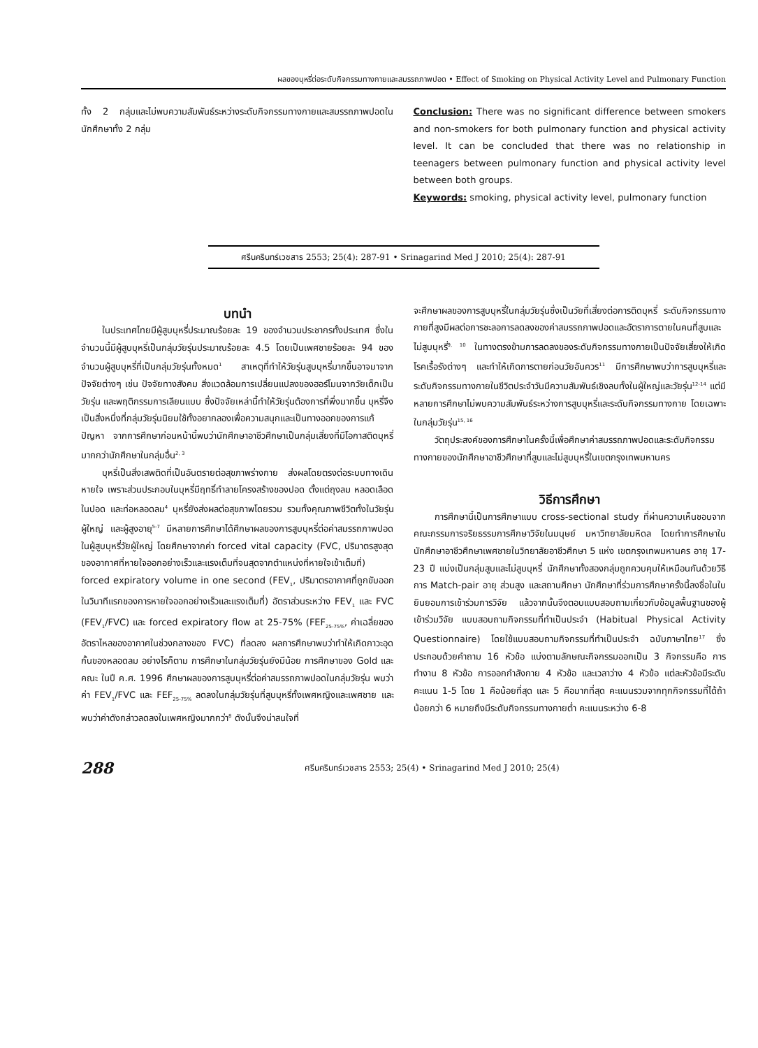ผลของบุหรี่ต่อระดับกิจกรรมทางกายและสมรรถภาพปอด • Effect of Smoking on Physical Activity Level and Pulmonary Function
ทั้ง 2 กลุ่มและไม่พบความสัมพันธ์ระหว่างระดับกิจกรรมทางกายและสมรรถภาพปอดในนักศึกษาทั้ง 2 กลุ่ม
Conclusion: There was no significant difference between smokers and non-smokers for both pulmonary function and physical activity level. It can be concluded that there was no relationship in teenagers between pulmonary function and physical activity level between both groups.
Keywords: smoking, physical activity level, pulmonary function
ศรีนครินทร์เวชสาร 2553; 25(4): 287-91 • Srinagarind Med J 2010; 25(4): 287-91
บทนำ
ในประเทศไทยมีผู้สูบบุหรี่ประมาณร้อยละ 19 ของจำนวนประชากรทั้งประเทศ ซึ่งในจำนวนนี้มีผู้สูบบุหรี่เป็นกลุ่มวัยรุ่นประมาณร้อยละ 4.5 โดยเป็นเพศชายร้อยละ 94 ของจำนวนผู้สูบบุหรี่ที่เป็นกลุ่มวัยรุ่นทั้งหมด<sup>1</sup> สาเหตุที่ทำให้วัยรุ่นสูบบุหรี่มากขึ้นอาจมาจากปัจจัยต่างๆ เช่น ปัจจัยทางสังคม สิ่งแวดล้อมการเปลี่ยนแปลงของฮอร์โมนจากวัยเด็กเป็นวัยรุ่น และพฤติกรรมการเลียนแบบ ซึ่งปัจจัยเหล่านี้ทำให้วัยรุ่นต้องการที่พึ่งมากขึ้น บุหรี่จึงเป็นสิ่งหนึ่งที่กลุ่มวัยรุ่นนิยมใช้ทั้งอยากลองเพื่อความสนุกและเป็นทางออกของการแก้ปัญหา จากการศึกษาก่อนหน้านี้พบว่านักศึกษาอาชีวศึกษาเป็นกลุ่มเสี่ยงที่มีโอกาสติดบุหรี่มากกว่านักศึกษาในกลุ่มอื่น<sup>2, 3</sup>
บุหรี่เป็นสิ่งเสพติดที่เป็นอันตรายต่อสุขภาพร่างกาย ส่งผลโดยตรงต่อระบบทางเดินหายใจ เพราะส่วนประกอบในบุหรี่มีฤทธิ์ทำลายโครงสร้างของปอด ตั้งแต่ถุงลม หลอดเลือดในปอด และท่อหลอดลม<sup>4</sup> บุหรี่ยังส่งผลต่อสุขภาพโดยรวม รวมทั้งคุณภาพชีวิตทั้งในวัยรุ่น ผู้ใหญ่ และผู้สูงอายุ<sup>5-7</sup> มีหลายการศึกษาได้ศึกษาผลของการสูบบุหรี่ต่อค่าสมรรถภาพปอดในผู้สูบบุหรี่วัยผู้ใหญ่ โดยศึกษาจากค่า forced vital capacity (FVC, ปริมาตรสูงสุดของอากาศที่หายใจออกอย่างเร็วและแรงเต็มที่จนสุดจากตำแหน่งที่หายใจเข้าเต็มที่) forced expiratory volume in one second (FEV<sub>1</sub>, ปริมาตรอากาศที่ถูกขับออกในวินาทีแรกของการหายใจออกอย่างเร็วและแรงเต็มที่) อัตราส่วนระหว่าง FEV<sub>1</sub> และ FVC (FEV<sub>1</sub>/FVC) และ forced expiratory flow at 25-75% (FEF<sub>25-75%</sub>, ค่าเฉลี่ยของอัตราไหลของอากาศในช่วงกลางของ FVC) ที่ลดลง ผลการศึกษาพบว่าทำให้เกิดภาวะอุดกั้นของหลอดลม อย่างไรก็ตาม การศึกษาในกลุ่มวัยรุ่นยังมีน้อย การศึกษาของ Gold และคณะ ในปี ค.ศ. 1996 ศึกษาผลของการสูบบุหรี่ต่อค่าสมรรถภาพปอดในกลุ่มวัยรุ่น พบว่าค่า FEV<sub>1</sub>/FVC และ FEF<sub>25-75%</sub> ลดลงในกลุ่มวัยรุ่นที่สูบบุหรี่ทั้งเพศหญิงและเพศชาย และพบว่าค่าดังกล่าวลดลงในเพศหญิงมากกว่า<sup>8</sup> ดังนั้นจึงน่าสนใจที่
จะศึกษาผลของการสูบบุหรี่ในกลุ่มวัยรุ่นซึ่งเป็นวัยที่เสี่ยงต่อการติดบุหรี่ ระดับกิจกรรมทางกายที่สูงมีผลต่อการชะลอการลดลงของค่าสมรรถภาพปอดและอัตราการตายในคนที่สูบและไม่สูบบุหรี่<sup>9, 10</sup> ในทางตรงข้ามการลดลงของระดับกิจกรรมทางกายเป็นปัจจัยเสี่ยงให้เกิดโรคเรื้อรังต่างๆ และทำให้เกิดการตายก่อนวัยอันควร<sup>11</sup> มีการศึกษาพบว่าการสูบบุหรี่และระดับกิจกรรมทางกายในชีวิตประจำวันมีความสัมพันธ์เชิงลบทั้งในผู้ใหญ่และวัยรุ่น<sup>12-14</sup> แต่มีหลายการศึกษาไม่พบความสัมพันธ์ระหว่างการสูบบุหรี่และระดับกิจกรรมทางกาย โดยเฉพาะในกลุ่มวัยรุ่น<sup>15, 16</sup>
วัตถุประสงค์ของการศึกษาในครั้งนี้เพื่อศึกษาค่าสมรรถภาพปอดและระดับกิจกรรมทางกายของนักศึกษาอาชีวศึกษาที่สูบและไม่สูบบุหรี่ในเขตกรุงเทพมหานคร
วิธีการศึกษา
การศึกษานี้เป็นการศึกษาแบบ cross-sectional study ที่ผ่านความเห็นชอบจากคณะกรรมการจริยธรรมการศึกษาวิจัยในมนุษย์ มหาวิทยาลัยมหิดล โดยทำการศึกษาในนักศึกษาอาชีวศึกษาเพศชายในวิทยาลัยอาชีวศึกษา 5 แห่ง เขตกรุงเทพมหานคร อายุ 17-23 ปี แบ่งเป็นกลุ่มสูบและไม่สูบบุหรี่ นักศึกษาทั้งสองกลุ่มถูกควบคุมให้เหมือนกันด้วยวิธีการ Match-pair อายุ ส่วนสูง และสถานศึกษา นักศึกษาที่ร่วมการศึกษาครั้งนี้ลงชื่อในใบยินยอมการเข้าร่วมการวิจัย แล้วจากนั้นจึงตอบแบบสอบถามเกี่ยวกับข้อมูลพื้นฐานของผู้เข้าร่วมวิจัย แบบสอบถามกิจกรรมที่ทำเป็นประจำ (Habitual Physical Activity Questionnaire) โดยใช้แบบสอบถามกิจกรรมที่ทำเป็นประจำ ฉบับภาษาไทย<sup>17</sup> ซึ่งประกอบด้วยคำถาม 16 หัวข้อ แบ่งตามลักษณะกิจกรรมออกเป็น 3 กิจกรรมคือ การทำงาน 8 หัวข้อ การออกกำลังกาย 4 หัวข้อ และเวลาว่าง 4 หัวข้อ แต่ละหัวข้อมีระดับคะแนน 1-5 โดย 1 คือน้อยที่สุด และ 5 คือมากที่สุด คะแนนรวมจากทุกกิจกรรมที่ได้ถ้าน้อยกว่า 6 หมายถึงมีระดับกิจกรรมทางกายต่ำ คะแนนระหว่าง 6-8
288 ศรีนครินทร์เวชสาร 2553; 25(4) • Srinagarind Med J 2010; 25(4)